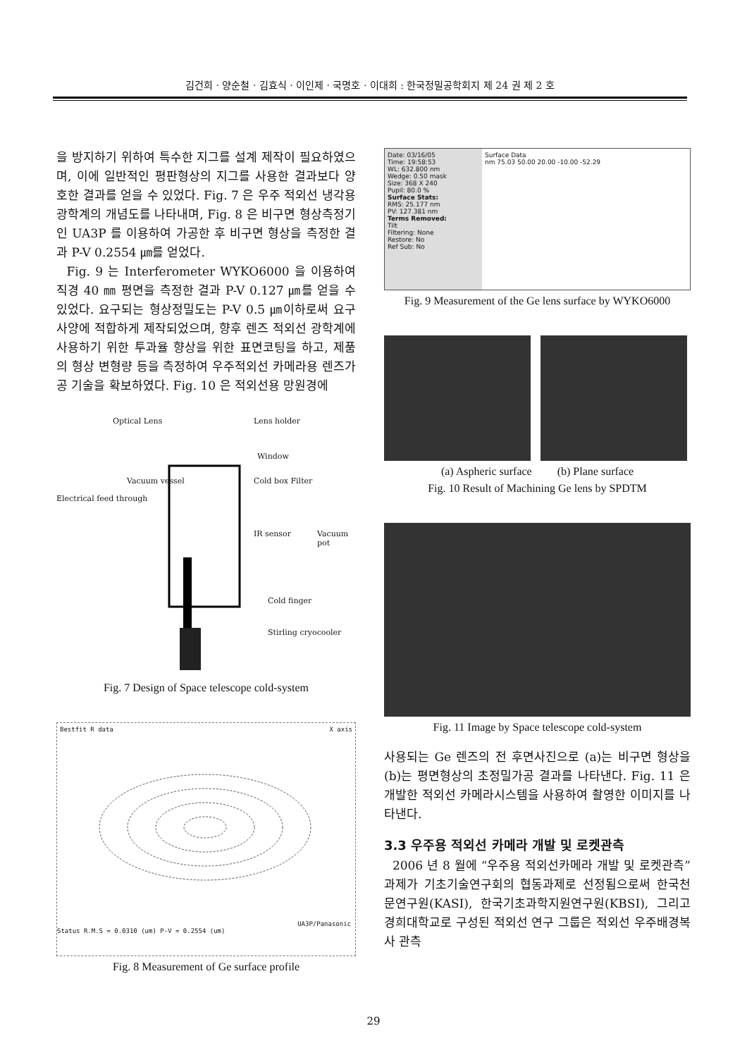김건희 · 양순철 · 김효식 · 이인제 · 국명호 · 이대희 : 한국정밀공학회지 제 24 권 제 2 호
을 방지하기 위하여 특수한 지그를 설계 제작이 필요하였으며, 이에 일반적인 평판형상의 지그를 사용한 결과보다 양호한 결과를 얻을 수 있었다. Fig. 7 은 우주 적외선 냉각용 광학계의 개념도를 나타내며, Fig. 8 은 비구면 형상측정기인 UA3P 를 이용하여 가공한 후 비구면 형상을 측정한 결과 P-V 0.2554 ㎛를 얻었다.
Fig. 9 는 Interferometer WYKO6000 을 이용하여 직경 40 ㎜ 평면을 측정한 결과 P-V 0.127 ㎛를 얻을 수 있었다. 요구되는 형상정밀도는 P-V 0.5 ㎛이하로써 요구사양에 적합하게 제작되었으며, 향후 렌즈 적외선 광학계에 사용하기 위한 투과율 향상을 위한 표면코팅을 하고, 제품의 형상 변형량 등을 측정하여 우주적외선 카메라용 렌즈가공 기술을 확보하였다. Fig. 10 은 적외선용 망원경에
Optical Lens Lens holder
Window
Vacuum vessel Cold box Filter
Electrical feed through
IR sensor Vacuum pot
Cold finger
Stirling cryocooler
Fig. 7 Design of Space telescope cold-system
Bestfit R data X axis
UA3P/Panasonic
Status R.M.S = 0.0310 (um) P-V = 0.2554 (um)
Fig. 8 Measurement of Ge surface profile
Date: 03/16/05
Time: 19:58:53
WL: 632.800 nm
Wedge: 0.50 mask
Size: 368 X 240
Pupil: 80.0 %
Surface Stats:
RMS: 25.177 nm
PV: 127.381 nm
Terms Removed:
Tilt
Filtering: None
Restore: No
Ref Sub: No
Surface Data
nm 75.03 50.00 20.00 -10.00 -52.29
Fig. 9 Measurement of the Ge lens surface by WYKO6000
(a) Aspheric surface (b) Plane surface
Fig. 10 Result of Machining Ge lens by SPDTM
Fig. 11 Image by Space telescope cold-system
사용되는 Ge 렌즈의 전 후면사진으로 (a)는 비구면 형상을 (b)는 평면형상의 초정밀가공 결과를 나타낸다. Fig. 11 은 개발한 적외선 카메라시스템을 사용하여 촬영한 이미지를 나타낸다.
3.3 우주용 적외선 카메라 개발 및 로켓관측
2006 년 8 월에 “우주용 적외선카메라 개발 및 로켓관측” 과제가 기초기술연구회의 협동과제로 선정됨으로써 한국천문연구원(KASI), 한국기초과학지원연구원(KBSI), 그리고 경희대학교로 구성된 적외선 연구 그룹은 적외선 우주배경복사 관측
29